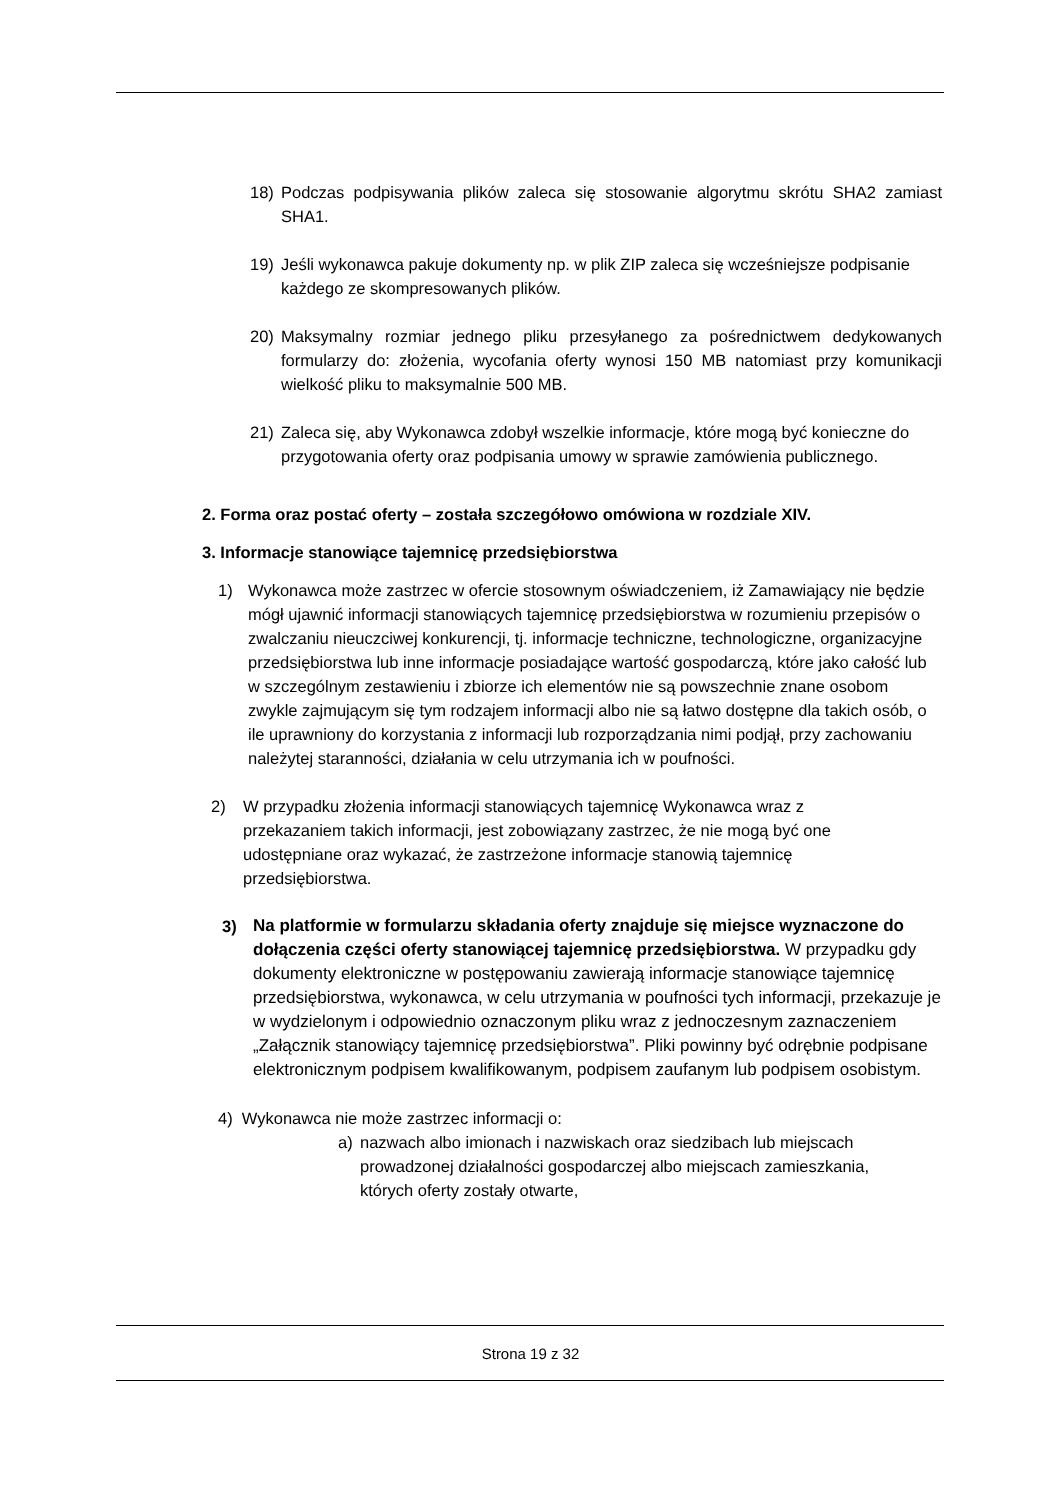18) Podczas podpisywania plików zaleca się stosowanie algorytmu skrótu SHA2 zamiast SHA1.
19) Jeśli wykonawca pakuje dokumenty np. w plik ZIP zaleca się wcześniejsze podpisanie każdego ze skompresowanych plików.
20) Maksymalny rozmiar jednego pliku przesyłanego za pośrednictwem dedykowanych formularzy do: złożenia, wycofania oferty wynosi 150 MB natomiast przy komunikacji wielkość pliku to maksymalnie 500 MB.
21) Zaleca się, aby Wykonawca zdobył wszelkie informacje, które mogą być konieczne do przygotowania oferty oraz podpisania umowy w sprawie zamówienia publicznego.
2. Forma oraz postać oferty – została szczegółowo omówiona w rozdziale XIV.
3. Informacje stanowiące tajemnicę przedsiębiorstwa
1) Wykonawca może zastrzec w ofercie stosownym oświadczeniem, iż Zamawiający nie będzie mógł ujawnić informacji stanowiących tajemnicę przedsiębiorstwa w rozumieniu przepisów o zwalczaniu nieuczciwej konkurencji, tj. informacje techniczne, technologiczne, organizacyjne przedsiębiorstwa lub inne informacje posiadające wartość gospodarczą, które jako całość lub w szczególnym zestawieniu i zbiorze ich elementów nie są powszechnie znane osobom zwykle zajmującym się tym rodzajem informacji albo nie są łatwo dostępne dla takich osób, o ile uprawniony do korzystania z informacji lub rozporządzania nimi podjął, przy zachowaniu należytej staranności, działania w celu utrzymania ich w poufności.
2) W przypadku złożenia informacji stanowiących tajemnicę Wykonawca wraz z przekazaniem takich informacji, jest zobowiązany zastrzec, że nie mogą być one udostępniane oraz wykazać, że zastrzeżone informacje stanowią tajemnicę przedsiębiorstwa.
3) Na platformie w formularzu składania oferty znajduje się miejsce wyznaczone do dołączenia części oferty stanowiącej tajemnicę przedsiębiorstwa. W przypadku gdy dokumenty elektroniczne w postępowaniu zawierają informacje stanowiące tajemnicę przedsiębiorstwa, wykonawca, w celu utrzymania w poufności tych informacji, przekazuje je w wydzielonym i odpowiednio oznaczonym pliku wraz z jednoczesnym zaznaczeniem „Załącznik stanowiący tajemnicę przedsiębiorstwa”. Pliki powinny być odrębnie podpisane elektronicznym podpisem kwalifikowanym, podpisem zaufanym lub podpisem osobistym.
4) Wykonawca nie może zastrzec informacji o:
a) nazwach albo imionach i nazwiskach oraz siedzibach lub miejscach prowadzonej działalności gospodarczej albo miejscach zamieszkania, których oferty zostały otwarte,
Strona 19 z 32